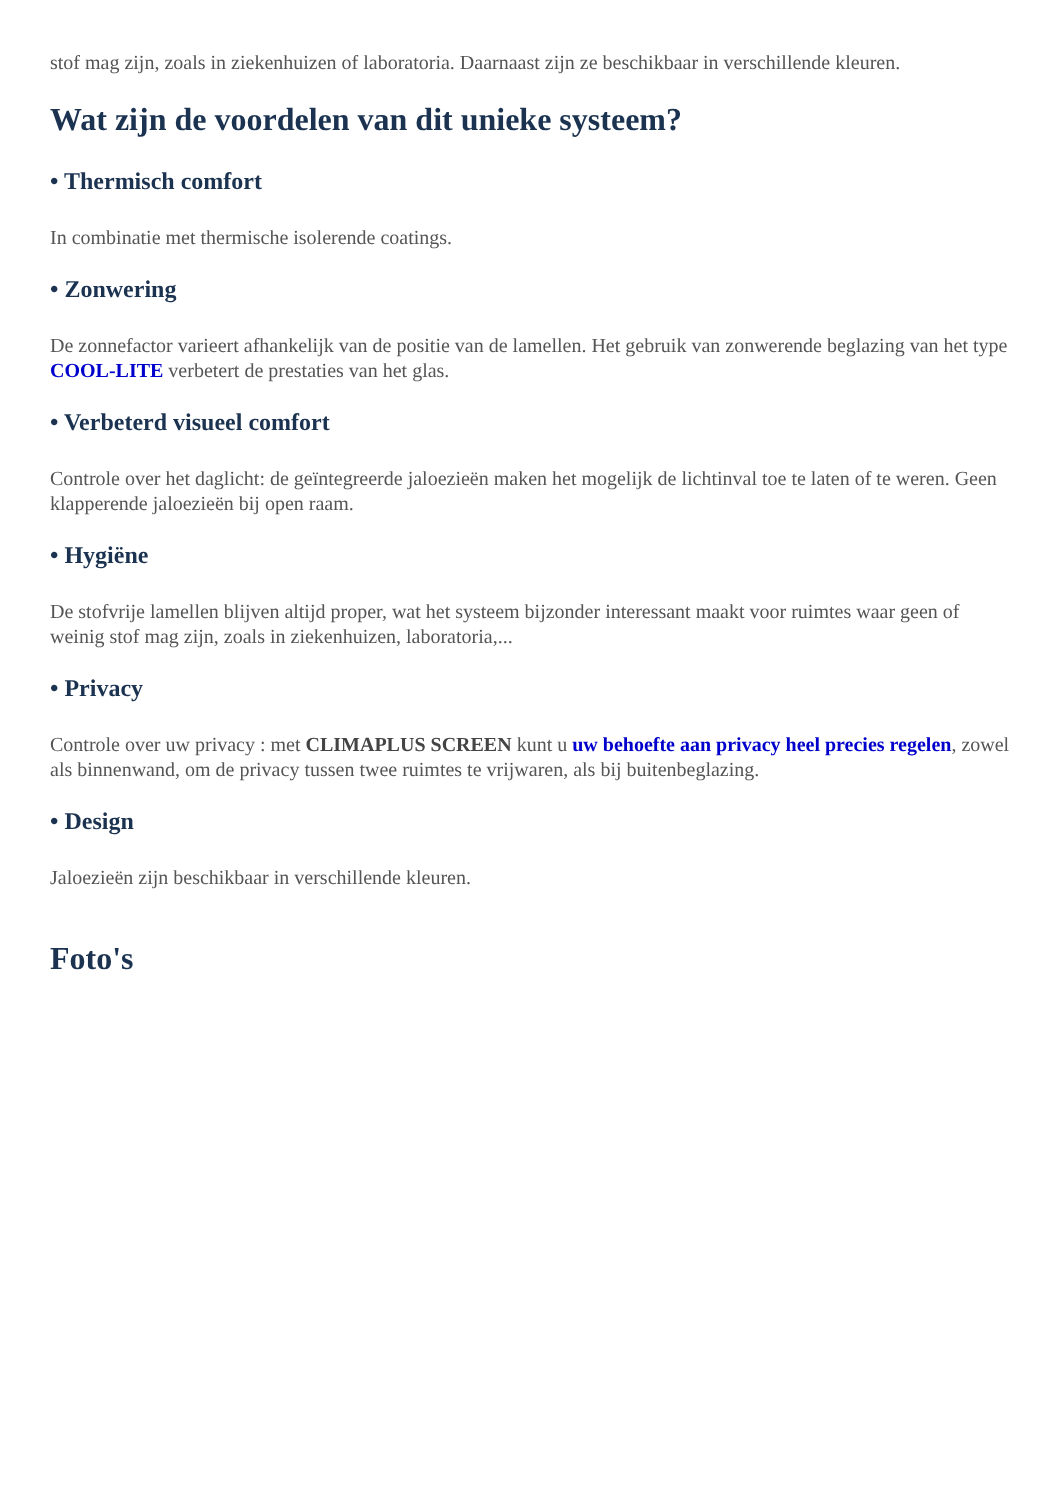stof mag zijn, zoals in ziekenhuizen of laboratoria. Daarnaast zijn ze beschikbaar in verschillende kleuren.
Wat zijn de voordelen van dit unieke systeem?
• Thermisch comfort
In combinatie met thermische isolerende coatings.
• Zonwering
De zonnefactor varieert afhankelijk van de positie van de lamellen. Het gebruik van zonwerende beglazing van het type COOL-LITE verbetert de prestaties van het glas.
• Verbeterd visueel comfort
Controle over het daglicht: de geïntegreerde jaloezieën maken het mogelijk de lichtinval toe te laten of te weren. Geen klapperende jaloezieën bij open raam.
• Hygiëne
De stofvrije lamellen blijven altijd proper, wat het systeem bijzonder interessant maakt voor ruimtes waar geen of weinig stof mag zijn, zoals in ziekenhuizen, laboratoria,...
• Privacy
Controle over uw privacy : met CLIMAPLUS SCREEN kunt u uw behoefte aan privacy heel precies regelen, zowel als binnenwand, om de privacy tussen twee ruimtes te vrijwaren, als bij buitenbeglazing.
• Design
Jaloezieën zijn beschikbaar in verschillende kleuren.
Foto's